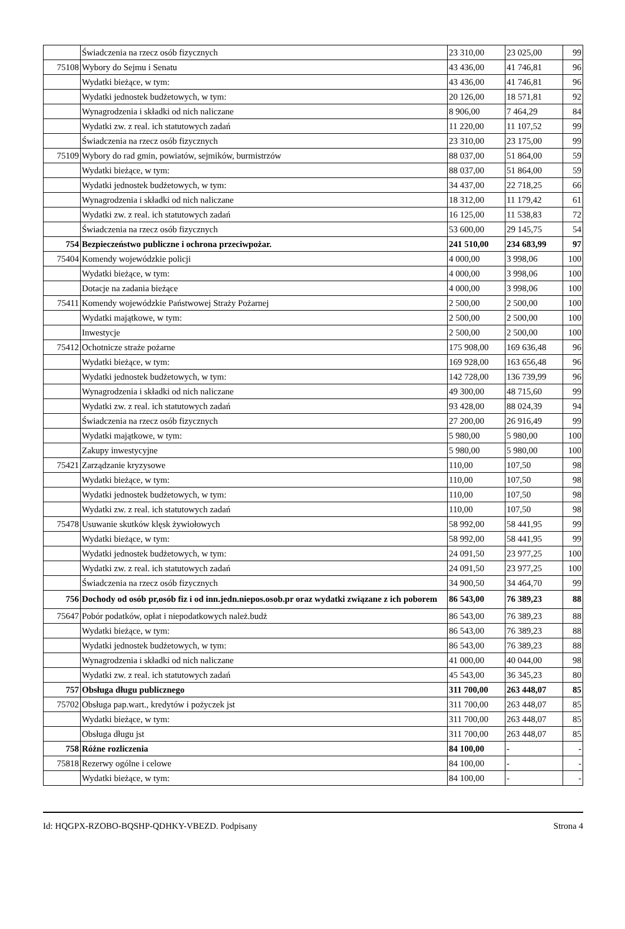| | Świadczenia na rzecz osób fizycznych | 23 310,00 | 23 025,00 | 99 |
| 75108 | Wybory do Sejmu i Senatu | 43 436,00 | 41 746,81 | 96 |
| | Wydatki bieżące, w tym: | 43 436,00 | 41 746,81 | 96 |
| | Wydatki jednostek budżetowych, w tym: | 20 126,00 | 18 571,81 | 92 |
| | Wynagrodzenia i składki od nich naliczane | 8 906,00 | 7 464,29 | 84 |
| | Wydatki zw. z real. ich statutowych zadań | 11 220,00 | 11 107,52 | 99 |
| | Świadczenia na rzecz osób fizycznych | 23 310,00 | 23 175,00 | 99 |
| 75109 | Wybory do rad gmin, powiatów, sejmików, burmistrzów | 88 037,00 | 51 864,00 | 59 |
| | Wydatki bieżące, w tym: | 88 037,00 | 51 864,00 | 59 |
| | Wydatki jednostek budżetowych, w tym: | 34 437,00 | 22 718,25 | 66 |
| | Wynagrodzenia i składki od nich naliczane | 18 312,00 | 11 179,42 | 61 |
| | Wydatki zw. z real. ich statutowych zadań | 16 125,00 | 11 538,83 | 72 |
| | Świadczenia na rzecz osób fizycznych | 53 600,00 | 29 145,75 | 54 |
| 754 | Bezpieczeństwo publiczne i ochrona przeciwpożar. | 241 510,00 | 234 683,99 | 97 |
| 75404 | Komendy wojewódzkie policji | 4 000,00 | 3 998,06 | 100 |
| | Wydatki bieżące, w tym: | 4 000,00 | 3 998,06 | 100 |
| | Dotacje na zadania bieżące | 4 000,00 | 3 998,06 | 100 |
| 75411 | Komendy wojewódzkie Państwowej Straży Pożarnej | 2 500,00 | 2 500,00 | 100 |
| | Wydatki majątkowe, w tym: | 2 500,00 | 2 500,00 | 100 |
| | Inwestycje | 2 500,00 | 2 500,00 | 100 |
| 75412 | Ochotnicze straże pożarne | 175 908,00 | 169 636,48 | 96 |
| | Wydatki bieżące, w tym: | 169 928,00 | 163 656,48 | 96 |
| | Wydatki jednostek budżetowych, w tym: | 142 728,00 | 136 739,99 | 96 |
| | Wynagrodzenia i składki od nich naliczane | 49 300,00 | 48 715,60 | 99 |
| | Wydatki zw. z real. ich statutowych zadań | 93 428,00 | 88 024,39 | 94 |
| | Świadczenia na rzecz osób fizycznych | 27 200,00 | 26 916,49 | 99 |
| | Wydatki majątkowe, w tym: | 5 980,00 | 5 980,00 | 100 |
| | Zakupy inwestycyjne | 5 980,00 | 5 980,00 | 100 |
| 75421 | Zarządzanie kryzysowe | 110,00 | 107,50 | 98 |
| | Wydatki bieżące, w tym: | 110,00 | 107,50 | 98 |
| | Wydatki jednostek budżetowych, w tym: | 110,00 | 107,50 | 98 |
| | Wydatki zw. z real. ich statutowych zadań | 110,00 | 107,50 | 98 |
| 75478 | Usuwanie skutków klęsk żywiołowych | 58 992,00 | 58 441,95 | 99 |
| | Wydatki bieżące, w tym: | 58 992,00 | 58 441,95 | 99 |
| | Wydatki jednostek budżetowych, w tym: | 24 091,50 | 23 977,25 | 100 |
| | Wydatki zw. z real. ich statutowych zadań | 24 091,50 | 23 977,25 | 100 |
| | Świadczenia na rzecz osób fizycznych | 34 900,50 | 34 464,70 | 99 |
| 756 | Dochody od osób pr,osób fiz i od inn.jedn.niepos.osob.pr oraz wydatki związane z ich poborem | 86 543,00 | 76 389,23 | 88 |
| 75647 | Pobór podatków, opłat i niepodatkowych należ.budż | 86 543,00 | 76 389,23 | 88 |
| | Wydatki bieżące, w tym: | 86 543,00 | 76 389,23 | 88 |
| | Wydatki jednostek budżetowych, w tym: | 86 543,00 | 76 389,23 | 88 |
| | Wynagrodzenia i składki od nich naliczane | 41 000,00 | 40 044,00 | 98 |
| | Wydatki zw. z real. ich statutowych zadań | 45 543,00 | 36 345,23 | 80 |
| 757 | Obsługa długu publicznego | 311 700,00 | 263 448,07 | 85 |
| 75702 | Obsługa pap.wart., kredytów i pożyczek jst | 311 700,00 | 263 448,07 | 85 |
| | Wydatki bieżące, w tym: | 311 700,00 | 263 448,07 | 85 |
| | Obsługa długu jst | 311 700,00 | 263 448,07 | 85 |
| 758 | Różne rozliczenia | 84 100,00 | - | - |
| 75818 | Rezerwy ogólne i celowe | 84 100,00 | - | - |
| | Wydatki bieżące, w tym: | 84 100,00 | - | - |
Id: HQGPX-RZOBO-BQSHP-QDHKY-VBEZD. Podpisany Strona 4